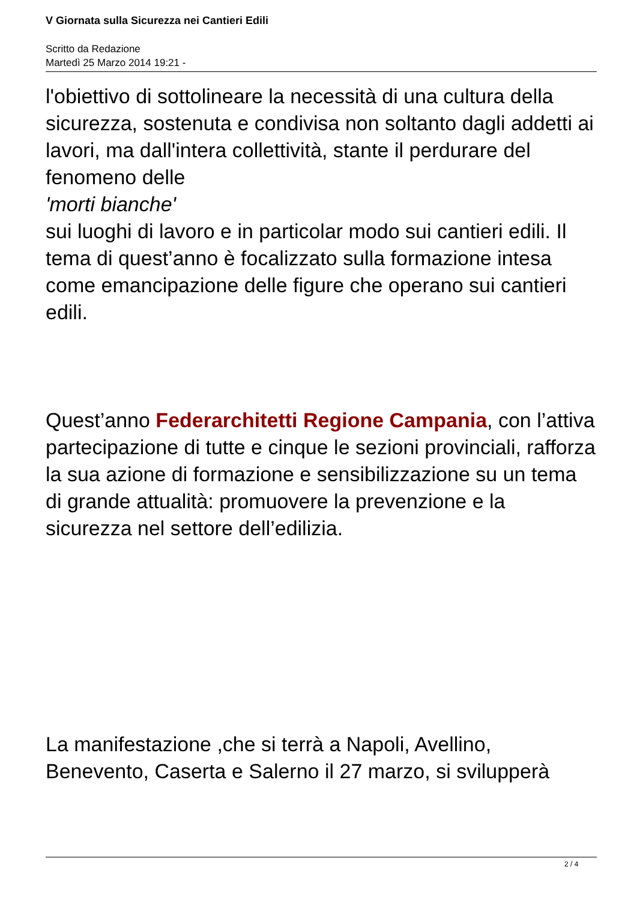V Giornata sulla Sicurezza nei Cantieri Edili
Scritto da Redazione
Martedì 25 Marzo 2014 19:21 -
l'obiettivo di sottolineare la necessità di una cultura della sicurezza, sostenuta e condivisa non soltanto dagli addetti ai lavori, ma dall'intera collettività, stante il perdurare del fenomeno delle
'morti bianche'
sui luoghi di lavoro e in particolar modo sui cantieri edili. Il tema di quest’anno è focalizzato sulla formazione intesa come emancipazione delle figure che operano sui cantieri edili.
Quest’anno Federarchitetti Regione Campania, con l’attiva partecipazione di tutte e cinque le sezioni provinciali, rafforza la sua azione di formazione e sensibilizzazione su un tema di grande attualità: promuovere la prevenzione e la sicurezza nel settore dell’edilizia.
La manifestazione ,che si terrà a Napoli, Avellino, Benevento, Caserta e Salerno il 27 marzo, si svilupperà
2 / 4